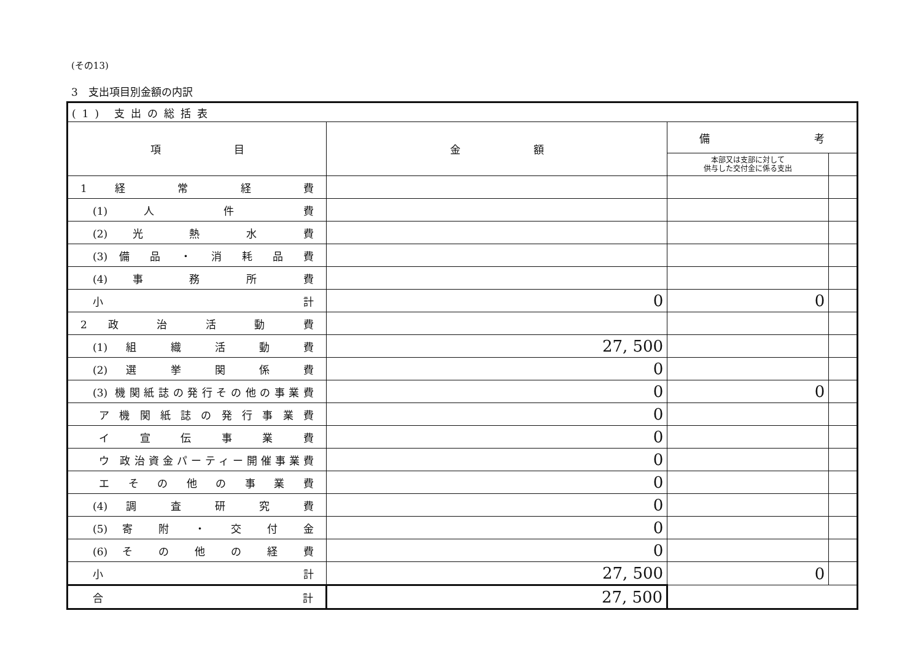(その13)
3　支出項目別金額の内訳
| (1) 支出の総括表 | | | |
| 項 目 | 金 額 | 備 考 | |
| | | 本部又は支部に対して 供与した交付金に係る支出 | |
| 1 経 常 経 費 | | | |
| (1) 人 件 費 | | | |
| (2) 光 熱 水 費 | | | |
| (3) 備 品 ・ 消 耗 品 費 | | | |
| (4) 事 務 所 費 | | | |
| 小 計 | 0 | 0 | |
| 2 政 治 活 動 費 | | | |
| (1) 組 織 活 動 費 | 27, 500 | | |
| (2) 選 挙 関 係 費 | 0 | | |
| (3) 機関紙誌の発行その他の事業費 | 0 | 0 | |
| ア 機 関 紙 誌 の 発 行 事 業 費 | 0 | | |
| イ 宣 伝 事 業 費 | 0 | | |
| ウ 政治資金パーティー開催事業費 | 0 | | |
| エ そ の 他 の 事 業 費 | 0 | | |
| (4) 調 査 研 究 費 | 0 | | |
| (5) 寄 附 ・ 交 付 金 | 0 | | |
| (6) そ の 他 の 経 費 | 0 | | |
| 小 計 | 27, 500 | 0 | |
| 合 計 | 27, 500 | | |